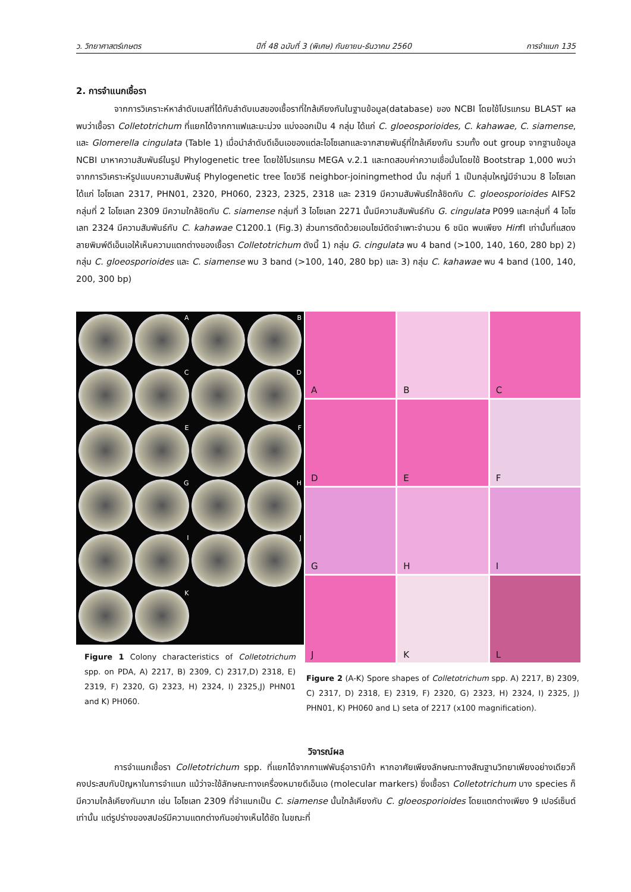ว. วิทยาศาสตร์เกษตร ปีที่ 48 ฉบับที่ 3 (พิเศษ) กันยายน-ธันวาคม 2560 การจำแนก 135
2. การจำแนกเชื้อรา
จากการวิเคราะห์หาลำดับเบสที่ได้กับลำดับเบสของเชื้อราที่ใกล้เคียงกันในฐานข้อมูล(database) ของ NCBI โดยใช้โปรแกรม BLAST ผลพบว่าเชื้อรา Colletotrichum ที่แยกได้จากกาแฟและมะม่วง แบ่งออกเป็น 4 กลุ่ม ได้แก่ C. gloeosporioides, C. kahawae, C. siamense, และ Glomerella cingulata (Table 1) เมื่อนำลำดับดีเอ็นเอของแต่ละไอโซเลทและจากสายพันธุ์ที่ใกล้เคียงกัน รวมทั้ง out group จากฐานข้อมูล NCBI มาหาความสัมพันธ์ในรูป Phylogenetic tree โดยใช้โปรแกรม MEGA v.2.1 และทดสอบค่าความเชื่อมั่นโดยใช้ Bootstrap 1,000 พบว่าจากการวิเคราะห์รูปแบบความสัมพันธุ์ Phylogenetic tree โดยวิธี neighbor-joiningmethod นั้น กลุ่มที่ 1 เป็นกลุ่มใหญ่มีจำนวน 8 ไอโซเลท ได้แก่ ไอโซเลท 2317, PHN01, 2320, PH060, 2323, 2325, 2318 และ 2319 มีความสัมพันธ์ใกล้ชิดกับ C. gloeosporioides AIFS2 กลุ่มที่ 2 ไอโซเลท 2309 มีความใกล้ชิดกับ C. siamense กลุ่มที่ 3 ไอโซเลท 2271 นั้นมีความสัมพันธ์กับ G. cingulata P099 และกลุ่มที่ 4 ไอโซเลท 2324 มีความสัมพันธ์กับ C. kahawae C1200.1 (Fig.3) ส่วนการตัดด้วยเอนไซม์ตัดจำเพาะจำนวน 6 ชนิด พบเพียง HinfI เท่านั้นที่แสดงลายพิมพ์ดีเอ็นเอให้เห็นความแตกต่างของเชื้อรา Colletotrichum ดังนี้ 1) กลุ่ม G. cingulata พบ 4 band (>100, 140, 160, 280 bp) 2) กลุ่ม C. gloeosporioides และ C. siamense พบ 3 band (>100, 140, 280 bp) และ 3) กลุ่ม C. kahawae พบ 4 band (100, 140, 200, 300 bp)
A
B
C
D
E
F
G
H
I
J
K
Figure 1 Colony characteristics of Colletotrichum spp. on PDA, A) 2217, B) 2309, C) 2317,D) 2318, E) 2319, F) 2320, G) 2323, H) 2324, I) 2325,J) PHN01 and K) PH060.
A
B
C
D
E
F
G
H
I
J
K
L
Figure 2 (A-K) Spore shapes of Colletotrichum spp. A) 2217, B) 2309, C) 2317, D) 2318, E) 2319, F) 2320, G) 2323, H) 2324, I) 2325, J) PHN01, K) PH060 and L) seta of 2217 (x100 magnification).
วิจารณ์ผล
การจำแนกเชื้อรา Colletotrichum spp. ที่แยกได้จากกาแฟพันธุ์อาราบิก้า หากอาศัยเพียงลักษณะทางสัณฐานวิทยาเพียงอย่างเดียวก็คงประสบกับปัญหาในการจำแนก แม้ว่าจะใช้ลักษณะทางเครื่องหมายดีเอ็นเอ (molecular markers) ซึ่งเชื้อรา Colletotrichum บาง species ก็มีความใกล้เคียงกันมาก เช่น ไอโซเลท 2309 ที่จำแนกเป็น C. siamense นั้นใกล้เคียงกับ C. gloeosporioides โดยแตกต่างเพียง 9 เปอร์เซ็นต์ เท่านั้น แต่รูปร่างของสปอร์มีความแตกต่างกันอย่างเห็นได้ชัด ในขณะที่